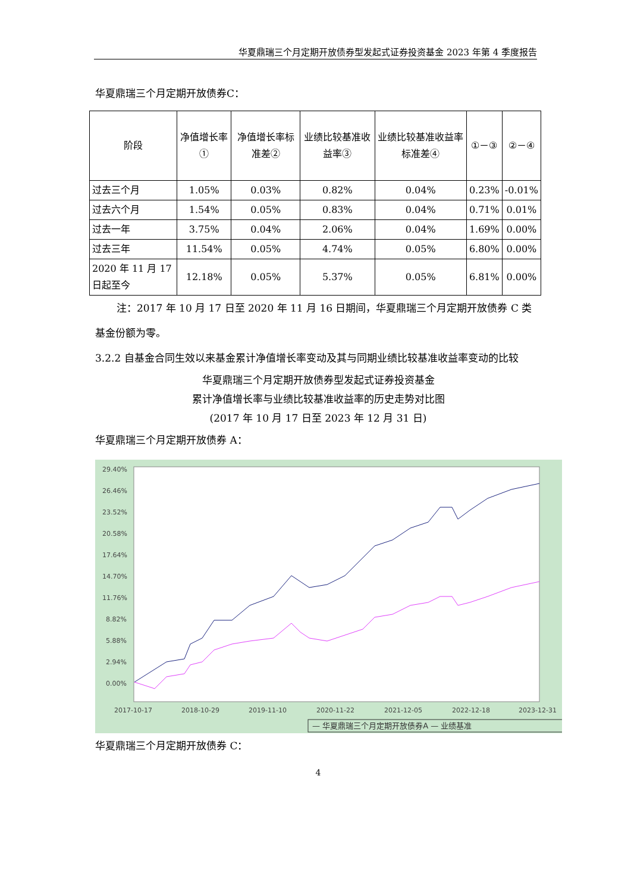华夏鼎瑞三个月定期开放债券型发起式证券投资基金 2023 年第 4 季度报告
华夏鼎瑞三个月定期开放债券C：
| 阶段 | 净值增长率① | 净值增长率标准差② | 业绩比较基准收益率③ | 业绩比较基准收益率标准差④ | ①－③ | ②－④ |
| --- | --- | --- | --- | --- | --- | --- |
| 过去三个月 | 1.05% | 0.03% | 0.82% | 0.04% | 0.23% | -0.01% |
| 过去六个月 | 1.54% | 0.05% | 0.83% | 0.04% | 0.71% | 0.01% |
| 过去一年 | 3.75% | 0.04% | 2.06% | 0.04% | 1.69% | 0.00% |
| 过去三年 | 11.54% | 0.05% | 4.74% | 0.05% | 6.80% | 0.00% |
| 2020 年 11 月 17 日起至今 | 12.18% | 0.05% | 5.37% | 0.05% | 6.81% | 0.00% |
注：2017 年 10 月 17 日至 2020 年 11 月 16 日期间，华夏鼎瑞三个月定期开放债券 C 类基金份额为零。
3.2.2 自基金合同生效以来基金累计净值增长率变动及其与同期业绩比较基准收益率变动的比较
华夏鼎瑞三个月定期开放债券型发起式证券投资基金
累计净值增长率与业绩比较基准收益率的历史走势对比图
(2017 年 10 月 17 日至 2023 年 12 月 31 日)
华夏鼎瑞三个月定期开放债券 A：
29.40%
26.46%
23.52%
20.58%
17.64%
14.70%
11.76%
8.82%
5.88%
2.94%
0.00%
2017-10-17
2018-10-29
2019-11-10
2020-11-22
2021-12-05
2022-12-18
2023-12-31
— 华夏鼎瑞三个月定期开放债券A — 业绩基准
华夏鼎瑞三个月定期开放债券 C：
4